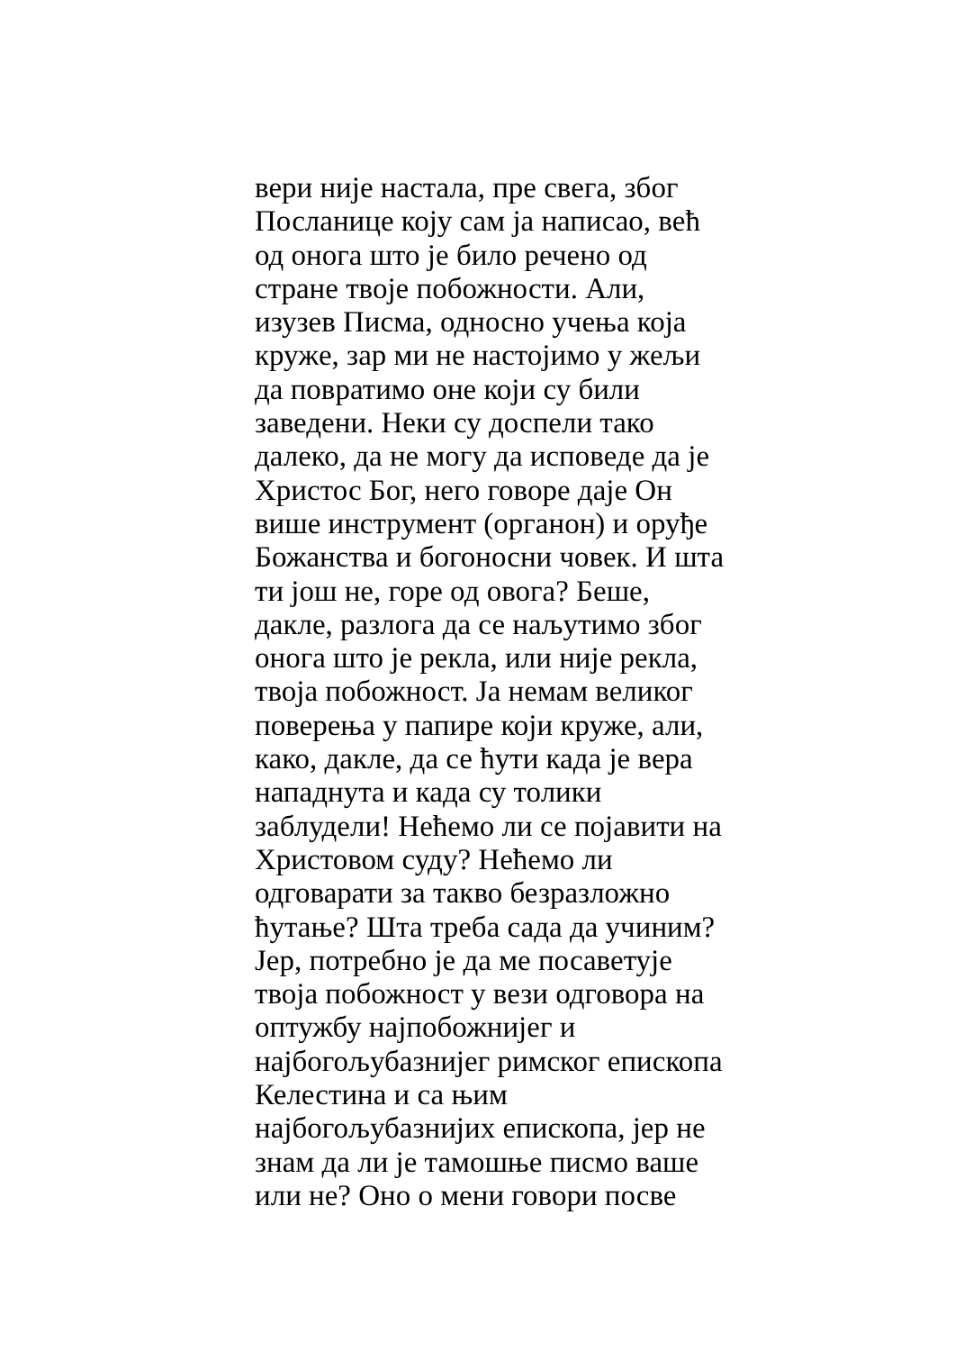вери није настала, пре свега, због
Посланице коју сам ја написао, већ
од онога што је било речено од
стране твоје побожности. Али,
изузев Писма, односно учења која
кружe, зар ми не настојимо у жељи
да повратимо оне који су били
заведени. Неки су доспели тако
далеко, да не могу да исповеде да је
Христос Бог, него говоре даје Он
више инструмент (органон) и оруђе
Божанства и богоносни човек. И шта
ти још не, горе од овога? Беше,
дакле, разлога да се наљутимо због
онога што је рекла, или није рекла,
твоја побожност. Ја немам великог
поверења у папире који круже, али,
како, дакле, да се ћути када је вера
нападнута и када су толики
заблудели! Нећемо ли се појавити на
Христовом суду? Нећемо ли
одговарати за такво безразложно
ћутање? Шта треба сада да учиним?
Јер, потребно је да ме посаветује
твоја побожност у вези одговора на
оптужбу најпобожнијег и
најбогољубазнијег римског епископа
Келестина и са њим
најбогољубазнијих епископа, јер не
знам да ли је тамошње писмо ваше
или не? Оно о мени говори посве